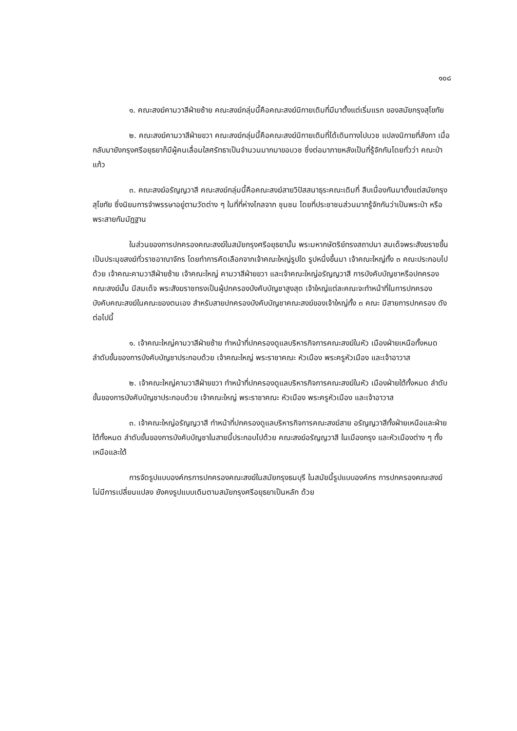๑๐๘
๑. คณะสงฆ์คามวาสีฝ่ายซ้าย คณะสงฆ์กลุ่มนี้คือคณะสงฆ์นิกายเดิมที่มีมาตั้งแต่เริ่มแรก ของสมัยกรุงสุโขทัย
๒. คณะสงฆ์คามวาสีฝ่ายขวา คณะสงฆ์กลุ่มนี้คือคณะสงฆ์นิกายเดิมที่ได้เดินทางไปบวช แปลงนิกายที่ลังกา เมื่อกลับมายังกรุงศรีอยุธยาก็มีผู้คนเลื่อมใสศรัทธาเป็นจำนวนมากมาขอบวช ซึ่งต่อมาภายหลังเป็นที่รู้จักกันโดยทั่วว่า คณะป่าแก้ว
๓. คณะสงฆ์อรัญญวาสี คณะสงฆ์กลุ่มนี้คือคณะสงฆ์สายวิปัสสนาธุระคณะเดิมที่ สืบเนื่องกันมาตั้งแต่สมัยกรุงสุโขทัย ซึ่งนิยมการจำพรรษาอยู่ตามวัดต่าง ๆ ในที่ที่ห่างไกลจาก ชุมชน โดยที่ประชาชนส่วนมากรู้จักกันว่าเป็นพระป่า หรือพระสายกัมมัฏฐาน
ในส่วนของการปกครองคณะสงฆ์ในสมัยกรุงศรีอยุธยานั้น พระมหากษัตริย์ทรงสถาปนา สมเด็จพระสังฆราชขึ้นเป็นประมุขสงฆ์ทั่วราชอาณาจักร โดยทำการคัดเลือกจากเจ้าคณะใหญ่รูปใด รูปหนึ่งขึ้นมา เจ้าคณะใหญ่ทั้ง ๓ คณะประกอบไปด้วย เจ้าคณะคามวาสีฝ่ายซ้าย เจ้าคณะใหญ่ คามวาสีฝ่ายขวา และเจ้าคณะใหญ่อรัญญวาสี การบังคับบัญชาหรือปกครองคณะสงฆ์นั้น มีสมเด็จ พระสังฆราชทรงเป็นผู้ปกครองบังคับบัญชาสูงสุด เจ้าใหญ่แต่ละคณะจะทำหน้าที่ในการปกครอง บังคับคณะสงฆ์ในคณะของตนเอง สำหรับสายปกครองบังคับบัญชาคณะสงฆ์ของเจ้าใหญ่ทั้ง ๓ คณะ มีสายการปกครอง ดังต่อไปนี้
๑. เจ้าคณะใหญ่คามวาสีฝ่ายซ้าย ทำหน้าที่ปกครองดูแลบริหารกิจการคณะสงฆ์ในหัว เมืองฝ่ายเหนือทั้งหมด ลำดับขั้นของการบังคับบัญชาประกอบด้วย เจ้าคณะใหญ่ พระราชาคณะ หัวเมือง พระครูหัวเมือง และเจ้าอาวาส
๒. เจ้าคณะใหญ่คามวาสีฝ่ายขวา ทำหน้าที่ปกครองดูแลบริหารกิจการคณะสงฆ์ในหัว เมืองฝ่ายใต้ทั้งหมด ลำดับขั้นของการบังคับบัญชาประกอบด้วย เจ้าคณะใหญ่ พระราชาคณะ หัวเมือง พระครูหัวเมือง และเจ้าอาวาส
๓. เจ้าคณะใหญ่อรัญญวาสี ทำหน้าที่ปกครองดูแลบริหารกิจการคณะสงฆ์สาย อรัญญวาสีทั้งฝ่ายเหนือและฝ่ายใต้ทั้งหมด ลำดับขั้นของการบังคับบัญชาในสายนี้ประกอบไปด้วย คณะสงฆ์อรัญญวาสี ในเมืองกรุง และหัวเมืองต่าง ๆ ทั้งเหนือและใต้
การจัดรูปแบบองค์กรการปกครองคณะสงฆ์ในสมัยกรุงธนบุรี ในสมัยนี้รูปแบบองค์กร การปกครองคณะสงฆ์ไม่มีการเปลี่ยนแปลง ยังคงรูปแบบเดิมตามสมัยกรุงศรีอยุธยาเป็นหลัก ด้วย